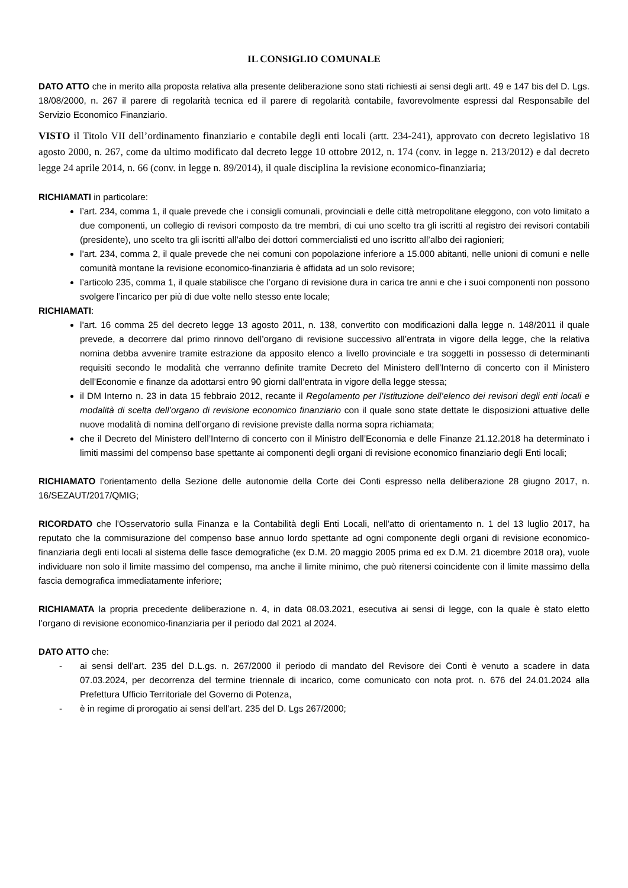IL CONSIGLIO COMUNALE
DATO ATTO che in merito alla proposta relativa alla presente deliberazione sono stati richiesti ai sensi degli artt. 49 e 147 bis del D. Lgs. 18/08/2000, n. 267 il parere di regolarità tecnica ed il parere di regolarità contabile, favorevolmente espressi dal Responsabile del Servizio Economico Finanziario.
VISTO il Titolo VII dell’ordinamento finanziario e contabile degli enti locali (artt. 234-241), approvato con decreto legislativo 18 agosto 2000, n. 267, come da ultimo modificato dal decreto legge 10 ottobre 2012, n. 174 (conv. in legge n. 213/2012) e dal decreto legge 24 aprile 2014, n. 66 (conv. in legge n. 89/2014), il quale disciplina la revisione economico-finanziaria;
RICHIAMATI in particolare:
l’art. 234, comma 1, il quale prevede che i consigli comunali, provinciali e delle città metropolitane eleggono, con voto limitato a due componenti, un collegio di revisori composto da tre membri, di cui uno scelto tra gli iscritti al registro dei revisori contabili (presidente), uno scelto tra gli iscritti all’albo dei dottori commercialisti ed uno iscritto all’albo dei ragionieri;
l’art. 234, comma 2, il quale prevede che nei comuni con popolazione inferiore a 15.000 abitanti, nelle unioni di comuni e nelle comunità montane la revisione economico-finanziaria è affidata ad un solo revisore;
l’articolo 235, comma 1, il quale stabilisce che l’organo di revisione dura in carica tre anni e che i suoi componenti non possono svolgere l’incarico per più di due volte nello stesso ente locale;
RICHIAMATI:
l’art. 16 comma 25 del decreto legge 13 agosto 2011, n. 138, convertito con modificazioni dalla legge n. 148/2011 il quale prevede, a decorrere dal primo rinnovo dell’organo di revisione successivo all’entrata in vigore della legge, che la relativa nomina debba avvenire tramite estrazione da apposito elenco a livello provinciale e tra soggetti in possesso di determinanti requisiti secondo le modalità che verranno definite tramite Decreto del Ministero dell’Interno di concerto con il Ministero dell’Economie e finanze da adottarsi entro 90 giorni dall’entrata in vigore della legge stessa;
il DM Interno n. 23 in data 15 febbraio 2012, recante il Regolamento per l’Istituzione dell’elenco dei revisori degli enti locali e modalità di scelta dell’organo di revisione economico finanziario con il quale sono state dettate le disposizioni attuative delle nuove modalità di nomina dell’organo di revisione previste dalla norma sopra richiamata;
che il Decreto del Ministero dell’Interno di concerto con il Ministro dell’Economia e delle Finanze 21.12.2018 ha determinato i limiti massimi del compenso base spettante ai componenti degli organi di revisione economico finanziario degli Enti locali;
RICHIAMATO l’orientamento della Sezione delle autonomie della Corte dei Conti espresso nella deliberazione 28 giugno 2017, n. 16/SEZAUT/2017/QMIG;
RICORDATO che l'Osservatorio sulla Finanza e la Contabilità degli Enti Locali, nell'atto di orientamento n. 1 del 13 luglio 2017, ha reputato che la commisurazione del compenso base annuo lordo spettante ad ogni componente degli organi di revisione economico-finanziaria degli enti locali al sistema delle fasce demografiche (ex D.M. 20 maggio 2005 prima ed ex D.M. 21 dicembre 2018 ora), vuole individuare non solo il limite massimo del compenso, ma anche il limite minimo, che può ritenersi coincidente con il limite massimo della fascia demografica immediatamente inferiore;
RICHIAMATA la propria precedente deliberazione n. 4, in data 08.03.2021, esecutiva ai sensi di legge, con la quale è stato eletto l’organo di revisione economico-finanziaria per il periodo dal 2021 al 2024.
DATO ATTO che:
- ai sensi dell’art. 235 del D.L.gs. n. 267/2000 il periodo di mandato del Revisore dei Conti è venuto a scadere in data 07.03.2024, per decorrenza del termine triennale di incarico, come comunicato con nota prot. n. 676 del 24.01.2024 alla Prefettura Ufficio Territoriale del Governo di Potenza,
- è in regime di prorogatio ai sensi dell’art. 235 del D. Lgs 267/2000;